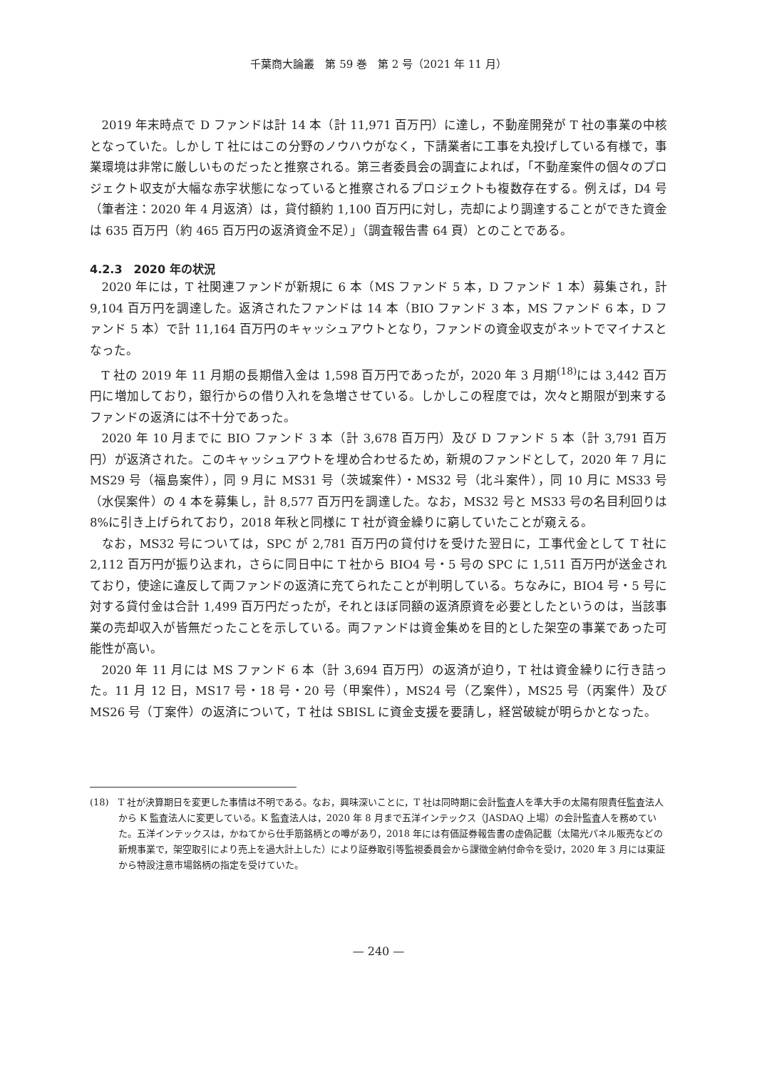千葉商大論叢　第 59 巻　第 2 号（2021 年 11 月）
2019 年末時点で D ファンドは計 14 本（計 11,971 百万円）に達し，不動産開発が T 社の事業の中核となっていた。しかし T 社にはこの分野のノウハウがなく，下請業者に工事を丸投げしている有様で，事業環境は非常に厳しいものだったと推察される。第三者委員会の調査によれば，「不動産案件の個々のプロジェクト収支が大幅な赤字状態になっていると推察されるプロジェクトも複数存在する。例えば，D4 号（筆者注：2020 年 4 月返済）は，貸付額約 1,100 百万円に対し，売却により調達することができた資金は 635 百万円（約 465 百万円の返済資金不足）」（調査報告書 64 頁）とのことである。
4.2.3　2020 年の状況
2020 年には，T 社関連ファンドが新規に 6 本（MS ファンド 5 本，D ファンド 1 本）募集され，計 9,104 百万円を調達した。返済されたファンドは 14 本（BIO ファンド 3 本，MS ファンド 6 本，D ファンド 5 本）で計 11,164 百万円のキャッシュアウトとなり，ファンドの資金収支がネットでマイナスとなった。
T 社の 2019 年 11 月期の長期借入金は 1,598 百万円であったが，2020 年 3 月期<sup>(18)</sup>には 3,442 百万円に増加しており，銀行からの借り入れを急増させている。しかしこの程度では，次々と期限が到来するファンドの返済には不十分であった。
2020 年 10 月までに BIO ファンド 3 本（計 3,678 百万円）及び D ファンド 5 本（計 3,791 百万円）が返済された。このキャッシュアウトを埋め合わせるため，新規のファンドとして，2020 年 7 月に MS29 号（福島案件），同 9 月に MS31 号（茨城案件）・MS32 号（北斗案件），同 10 月に MS33 号（水俣案件）の 4 本を募集し，計 8,577 百万円を調達した。なお，MS32 号と MS33 号の名目利回りは 8%に引き上げられており，2018 年秋と同様に T 社が資金繰りに窮していたことが窺える。
なお，MS32 号については，SPC が 2,781 百万円の貸付けを受けた翌日に，工事代金として T 社に 2,112 百万円が振り込まれ，さらに同日中に T 社から BIO4 号・5 号の SPC に 1,511 百万円が送金されており，使途に違反して両ファンドの返済に充てられたことが判明している。ちなみに，BIO4 号・5 号に対する貸付金は合計 1,499 百万円だったが，それとほぼ同額の返済原資を必要としたというのは，当該事業の売却収入が皆無だったことを示している。両ファンドは資金集めを目的とした架空の事業であった可能性が高い。
2020 年 11 月には MS ファンド 6 本（計 3,694 百万円）の返済が迫り，T 社は資金繰りに行き詰った。11 月 12 日，MS17 号・18 号・20 号（甲案件），MS24 号（乙案件），MS25 号（丙案件）及び MS26 号（丁案件）の返済について，T 社は SBISL に資金支援を要請し，経営破綻が明らかとなった。
(18)　T 社が決算期日を変更した事情は不明である。なお，興味深いことに，T 社は同時期に会計監査人を準大手の太陽有限責任監査法人から K 監査法人に変更している。K 監査法人は，2020 年 8 月まで五洋インテックス（JASDAQ 上場）の会計監査人を務めていた。五洋インテックスは，かねてから仕手筋銘柄との噂があり，2018 年には有価証券報告書の虚偽記載（太陽光パネル販売などの新規事業で，架空取引により売上を過大計上した）により証券取引等監視委員会から課徴金納付命令を受け，2020 年 3 月には東証から特設注意市場銘柄の指定を受けていた。
— 240 —